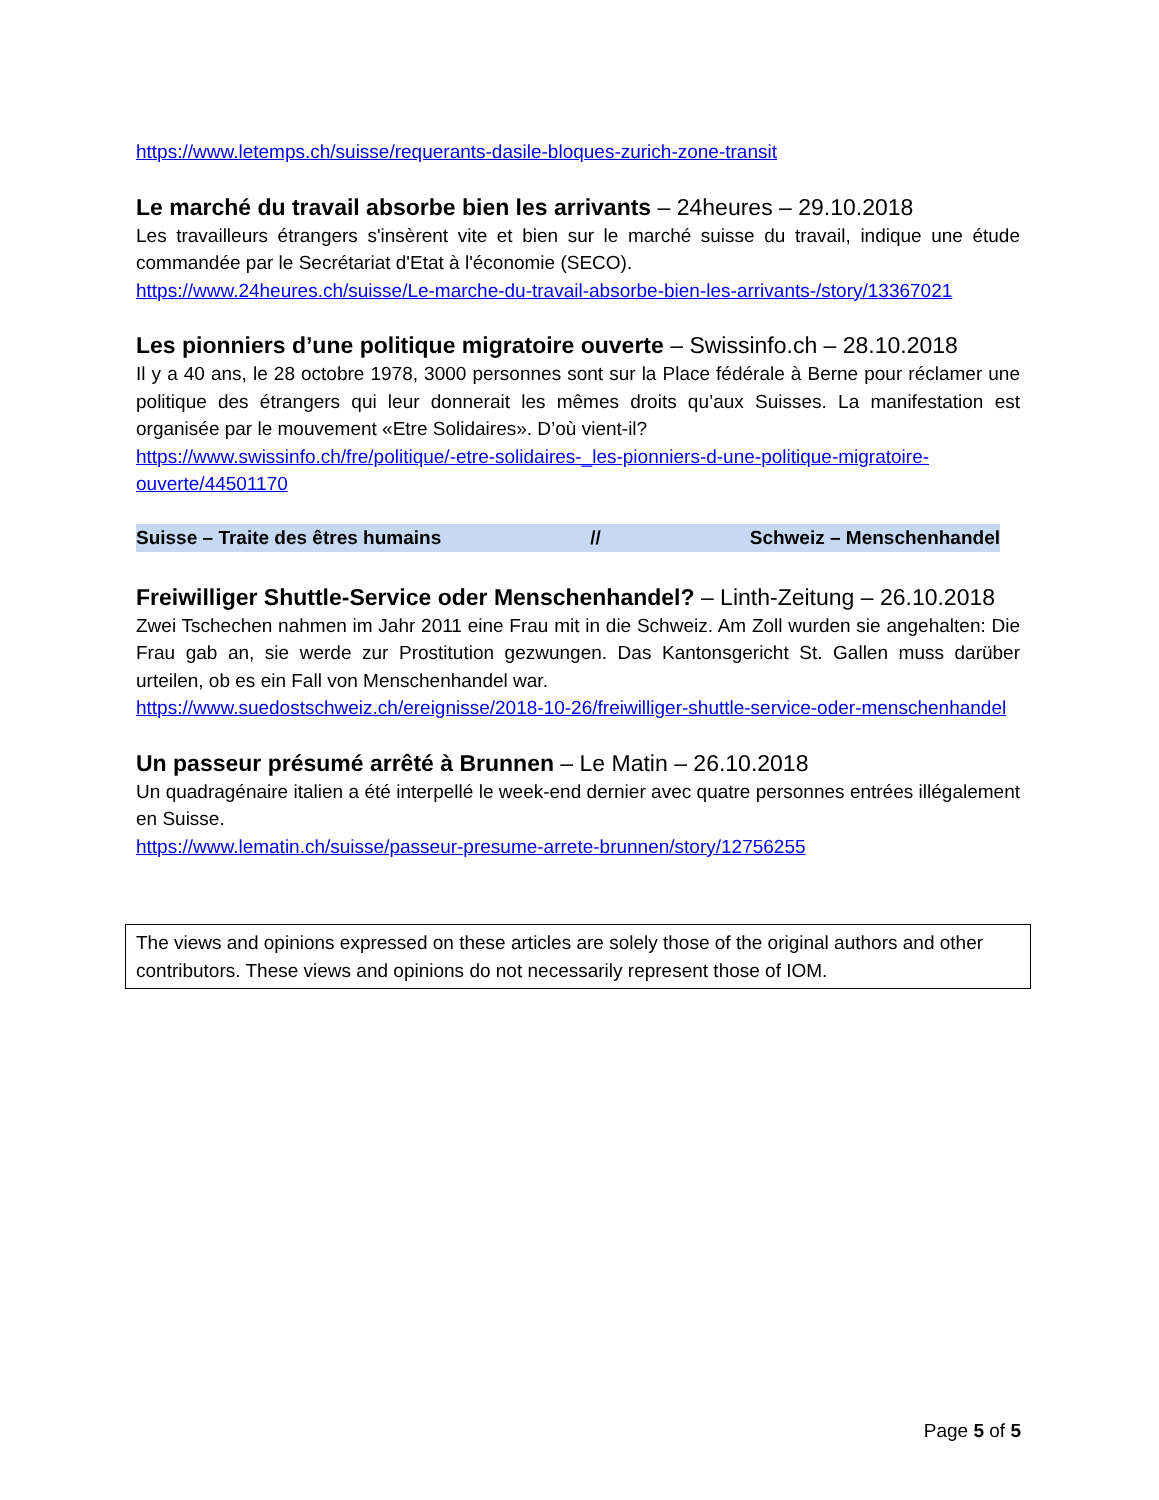https://www.letemps.ch/suisse/requerants-dasile-bloques-zurich-zone-transit
Le marché du travail absorbe bien les arrivants – 24heures – 29.10.2018
Les travailleurs étrangers s'insèrent vite et bien sur le marché suisse du travail, indique une étude commandée par le Secrétariat d'Etat à l'économie (SECO).
https://www.24heures.ch/suisse/Le-marche-du-travail-absorbe-bien-les-arrivants-/story/13367021
Les pionniers d’une politique migratoire ouverte – Swissinfo.ch – 28.10.2018
Il y a 40 ans, le 28 octobre 1978, 3000 personnes sont sur la Place fédérale à Berne pour réclamer une politique des étrangers qui leur donnerait les mêmes droits qu’aux Suisses. La manifestation est organisée par le mouvement «Etre Solidaires». D’où vient-il?
https://www.swissinfo.ch/fre/politique/-etre-solidaires-_les-pionniers-d-une-politique-migratoire-ouverte/44501170
Suisse – Traite des êtres humains // Schweiz – Menschenhandel
Freiwilliger Shuttle-Service oder Menschenhandel? – Linth-Zeitung – 26.10.2018
Zwei Tschechen nahmen im Jahr 2011 eine Frau mit in die Schweiz. Am Zoll wurden sie angehalten: Die Frau gab an, sie werde zur Prostitution gezwungen. Das Kantonsgericht St. Gallen muss darüber urteilen, ob es ein Fall von Menschenhandel war.
https://www.suedostschweiz.ch/ereignisse/2018-10-26/freiwilliger-shuttle-service-oder-menschenhandel
Un passeur présumé arrêté à Brunnen – Le Matin – 26.10.2018
Un quadragénaire italien a été interpellé le week-end dernier avec quatre personnes entrées illégalement en Suisse.
https://www.lematin.ch/suisse/passeur-presume-arrete-brunnen/story/12756255
The views and opinions expressed on these articles are solely those of the original authors and other contributors. These views and opinions do not necessarily represent those of IOM.
Page 5 of 5